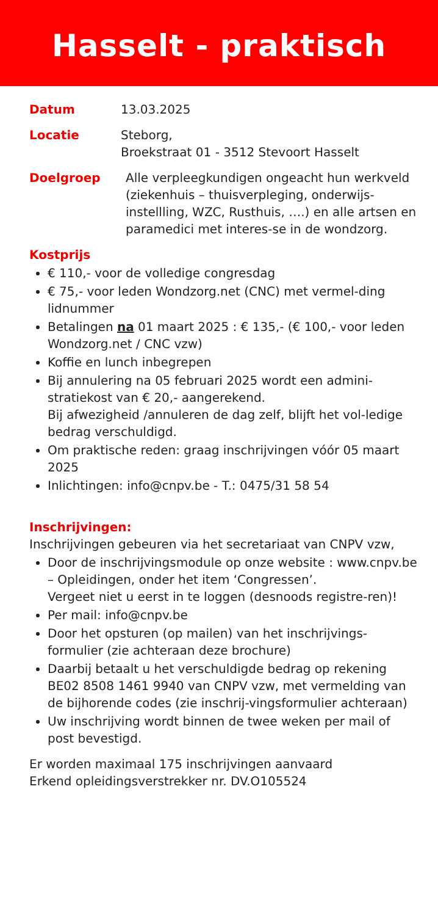Hasselt - praktisch
Datum 13.03.2025
Locatie Steborg,
Broekstraat 01 - 3512 Stevoort Hasselt
Doelgroep Alle verpleegkundigen ongeacht hun werkveld (ziekenhuis – thuisverpleging, onderwijs-instellling, WZC, Rusthuis, ….) en alle artsen en paramedici met interes-se in de wondzorg.
Kostprijs
€ 110,- voor de volledige congresdag
€ 75,- voor leden Wondzorg.net (CNC) met vermel-ding lidnummer
Betalingen na 01 maart 2025 : € 135,- (€ 100,- voor leden Wondzorg.net / CNC vzw)
Koffie en lunch inbegrepen
Bij annulering na 05 februari 2025 wordt een admini-stratiekost van € 20,- aangerekend.
Bij afwezigheid /annuleren de dag zelf, blijft het vol-ledige bedrag verschuldigd.
Om praktische reden: graag inschrijvingen vóór 05 maart 2025
Inlichtingen: info@cnpv.be - T.: 0475/31 58 54
Inschrijvingen:
Inschrijvingen gebeuren via het secretariaat van CNPV vzw,
Door de inschrijvingsmodule op onze website : www.cnpv.be – Opleidingen, onder het item ‘Congressen’.
Vergeet niet u eerst in te loggen (desnoods registre-ren)!
Per mail: info@cnpv.be
Door het opsturen (op mailen) van het inschrijvings-formulier (zie achteraan deze brochure)
Daarbij betaalt u het verschuldigde bedrag op rekening BE02 8508 1461 9940 van CNPV vzw, met vermelding van de bijhorende codes (zie inschrij-vingsformulier achteraan)
Uw inschrijving wordt binnen de twee weken per mail of post bevestigd.
Er worden maximaal 175 inschrijvingen aanvaard
Erkend opleidingsverstrekker nr. DV.O105524